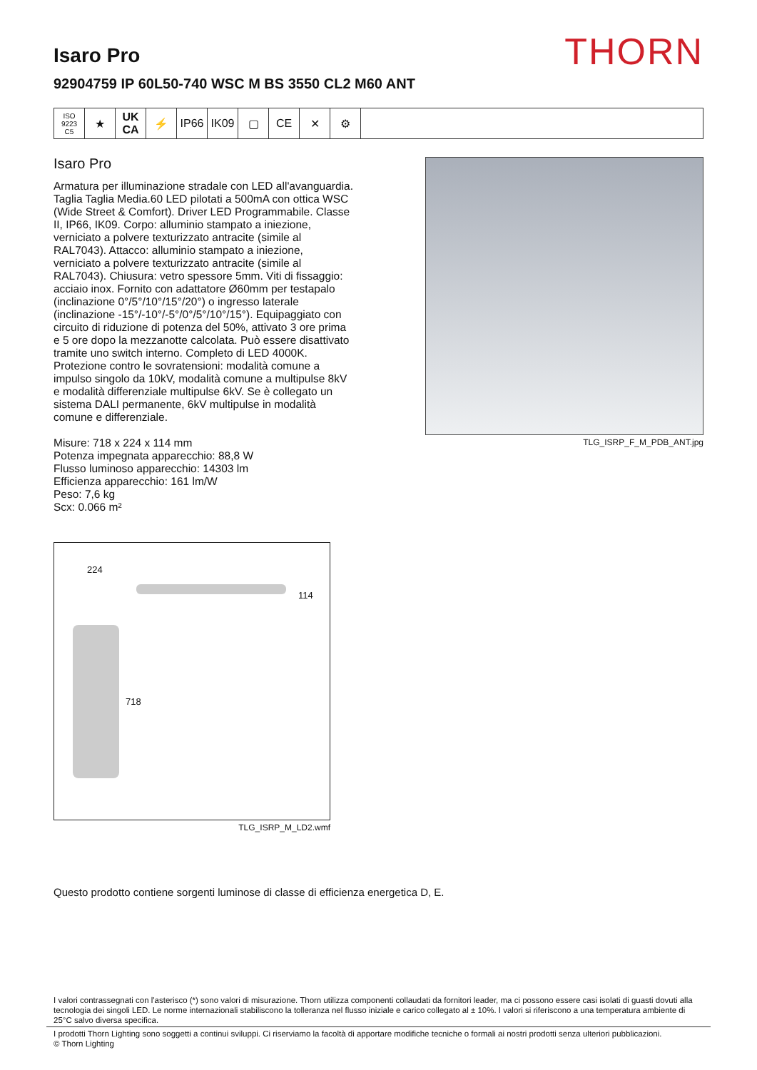THORN
Isaro Pro
92904759 IP 60L50-740 WSC M BS 3550 CL2 M60 ANT
ISO 9223
C5
★ UK CA
⚡ IP66 IK09 ▢ CE ✕ ⚙
Isaro Pro
Armatura per illuminazione stradale con LED all'avanguardia. Taglia Taglia Media.60 LED pilotati a 500mA con ottica WSC (Wide Street & Comfort). Driver LED Programmabile. Classe II, IP66, IK09. Corpo: alluminio stampato a iniezione, verniciato a polvere texturizzato antracite (simile al RAL7043). Attacco: alluminio stampato a iniezione, verniciato a polvere texturizzato antracite (simile al RAL7043). Chiusura: vetro spessore 5mm. Viti di fissaggio: acciaio inox. Fornito con adattatore Ø60mm per testapalo (inclinazione 0°/5°/10°/15°/20°) o ingresso laterale (inclinazione -15°/-10°/-5°/0°/5°/10°/15°). Equipaggiato con circuito di riduzione di potenza del 50%, attivato 3 ore prima e 5 ore dopo la mezzanotte calcolata. Può essere disattivato tramite uno switch interno. Completo di LED 4000K. Protezione contro le sovratensioni: modalità comune a impulso singolo da 10kV, modalità comune a multipulse 8kV e modalità differenziale multipulse 6kV. Se è collegato un sistema DALI permanente, 6kV multipulse in modalità comune e differenziale.
Misure: 718 x 224 x 114 mm
Potenza impegnata apparecchio: 88,8 W
Flusso luminoso apparecchio: 14303 lm
Efficienza apparecchio: 161 lm/W
Peso: 7,6 kg
Scx: 0.066 m²
TLG_ISRP_F_M_PDB_ANT.jpg
224
114
718
TLG_ISRP_M_LD2.wmf
Questo prodotto contiene sorgenti luminose di classe di efficienza energetica D, E.
I valori contrassegnati con l'asterisco (*) sono valori di misurazione. Thorn utilizza componenti collaudati da fornitori leader, ma ci possono essere casi isolati di guasti dovuti alla tecnologia dei singoli LED. Le norme internazionali stabiliscono la tolleranza nel flusso iniziale e carico collegato al ± 10%. I valori si riferiscono a una temperatura ambiente di 25°C salvo diversa specifica.
I prodotti Thorn Lighting sono soggetti a continui sviluppi. Ci riserviamo la facoltà di apportare modifiche tecniche o formali ai nostri prodotti senza ulteriori pubblicazioni.
© Thorn Lighting